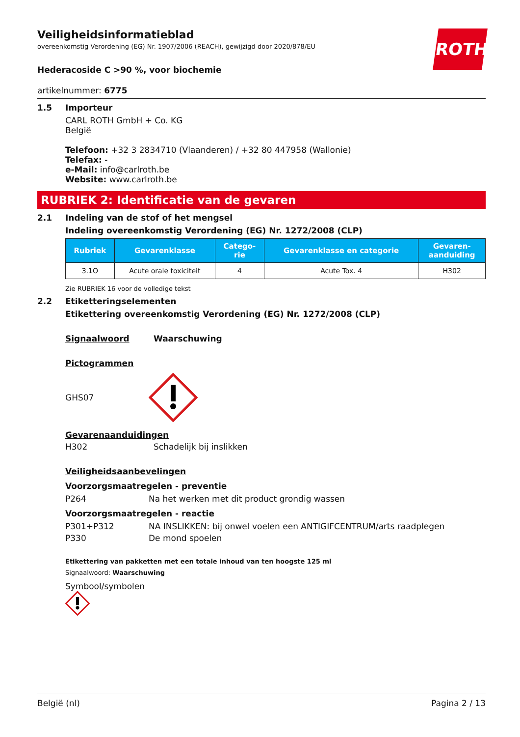ROTH
Veiligheidsinformatieblad
overeenkomstig Verordening (EG) Nr. 1907/2006 (REACH), gewijzigd door 2020/878/EU
Hederacoside C >90 %, voor biochemie
artikelnummer: 6775
1.5 Importeur
CARL ROTH GmbH + Co. KG
België
Telefoon: +32 3 2834710 (Vlaanderen) / +32 80 447958 (Wallonie)
Telefax: -
e-Mail: info@carlroth.be
Website: www.carlroth.be
RUBRIEK 2: Identificatie van de gevaren
2.1 Indeling van de stof of het mengsel
Indeling overeenkomstig Verordening (EG) Nr. 1272/2008 (CLP)
| Rubriek | Gevarenklasse | Catego- rie | Gevarenklasse en categorie | Gevaren- aanduiding |
| --- | --- | --- | --- | --- |
| 3.1O | Acute orale toxiciteit | 4 | Acute Tox. 4 | H302 |
Zie RUBRIEK 16 voor de volledige tekst
2.2 Etiketteringselementen
Etikettering overeenkomstig Verordening (EG) Nr. 1272/2008 (CLP)
Signaalwoord Waarschuwing
Pictogrammen
GHS07
Gevarenaanduidingen
H302 Schadelijk bij inslikken
Veiligheidsaanbevelingen
Voorzorgsmaatregelen - preventie
P264 Na het werken met dit product grondig wassen
Voorzorgsmaatregelen - reactie
P301+P312 NA INSLIKKEN: bij onwel voelen een ANTIGIFCENTRUM/arts raadplegen
P330 De mond spoelen
Etikettering van pakketten met een totale inhoud van ten hoogste 125 ml
Signaalwoord: Waarschuwing
Symbool/symbolen
België (nl) Pagina 2 / 13